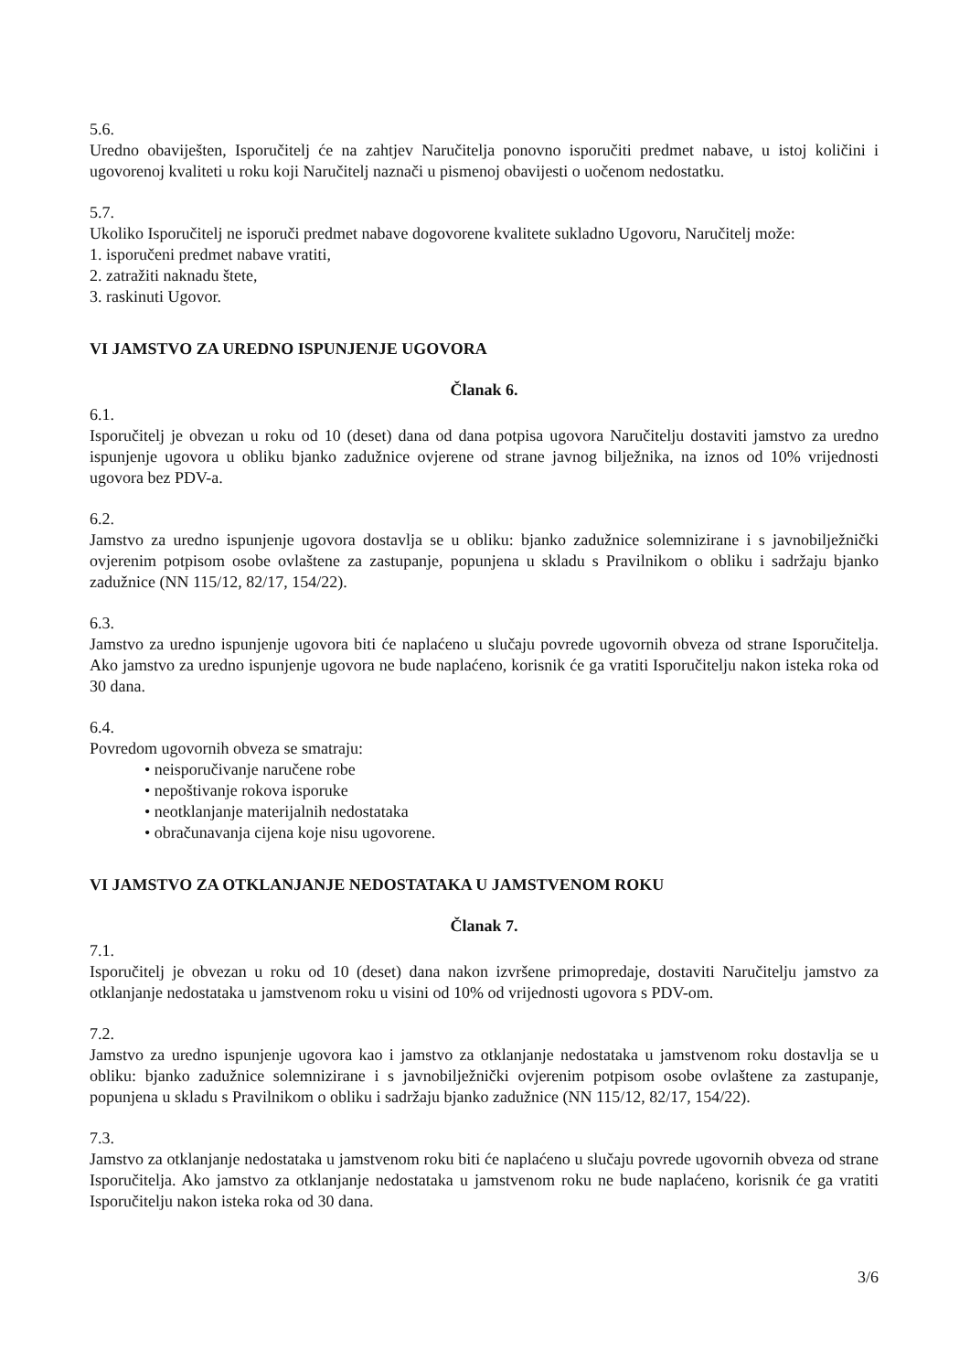5.6.
Uredno obaviješten, Isporučitelj će na zahtjev Naručitelja ponovno isporučiti predmet nabave, u istoj količini i ugovorenoj kvaliteti u roku koji Naručitelj naznači u pismenoj obavijesti o uočenom nedostatku.
5.7.
Ukoliko Isporučitelj ne isporuči predmet nabave dogovorene kvalitete sukladno Ugovoru, Naručitelj može:
1. isporučeni predmet nabave vratiti,
2. zatražiti naknadu štete,
3. raskinuti Ugovor.
VI JAMSTVO ZA UREDNO ISPUNJENJE UGOVORA
Članak 6.
6.1.
Isporučitelj je obvezan u roku od 10 (deset) dana od dana potpisa ugovora Naručitelju dostaviti jamstvo za uredno ispunjenje ugovora u obliku bjanko zadužnice ovjerene od strane javnog bilježnika, na iznos od 10% vrijednosti ugovora bez PDV-a.
6.2.
Jamstvo za uredno ispunjenje ugovora dostavlja se u obliku: bjanko zadužnice solemnizirane i s javnobilježnički ovjerenim potpisom osobe ovlaštene za zastupanje, popunjena u skladu s Pravilnikom o obliku i sadržaju bjanko zadužnice (NN 115/12, 82/17, 154/22).
6.3.
Jamstvo za uredno ispunjenje ugovora biti će naplaćeno u slučaju povrede ugovornih obveza od strane Isporučitelja. Ako jamstvo za uredno ispunjenje ugovora ne bude naplaćeno, korisnik će ga vratiti Isporučitelju nakon isteka roka od 30 dana.
6.4.
Povredom ugovornih obveza se smatraju:
• neisporučivanje naručene robe
• nepoštivanje rokova isporuke
• neotklanjanje materijalnih nedostataka
• obračunavanja cijena koje nisu ugovorene.
VI JAMSTVO ZA OTKLANJANJE NEDOSTATAKA U JAMSTVENOM ROKU
Članak 7.
7.1.
Isporučitelj je obvezan u roku od 10 (deset) dana nakon izvršene primopredaje, dostaviti Naručitelju jamstvo za otklanjanje nedostataka u jamstvenom roku u visini od 10% od vrijednosti ugovora s PDV-om.
7.2.
Jamstvo za uredno ispunjenje ugovora kao i jamstvo za otklanjanje nedostataka u jamstvenom roku dostavlja se u obliku: bjanko zadužnice solemnizirane i s javnobilježnički ovjerenim potpisom osobe ovlaštene za zastupanje, popunjena u skladu s Pravilnikom o obliku i sadržaju bjanko zadužnice (NN 115/12, 82/17, 154/22).
7.3.
Jamstvo za otklanjanje nedostataka u jamstvenom roku biti će naplaćeno u slučaju povrede ugovornih obveza od strane Isporučitelja. Ako jamstvo za otklanjanje nedostataka u jamstvenom roku ne bude naplaćeno, korisnik će ga vratiti Isporučitelju nakon isteka roka od 30 dana.
3/6